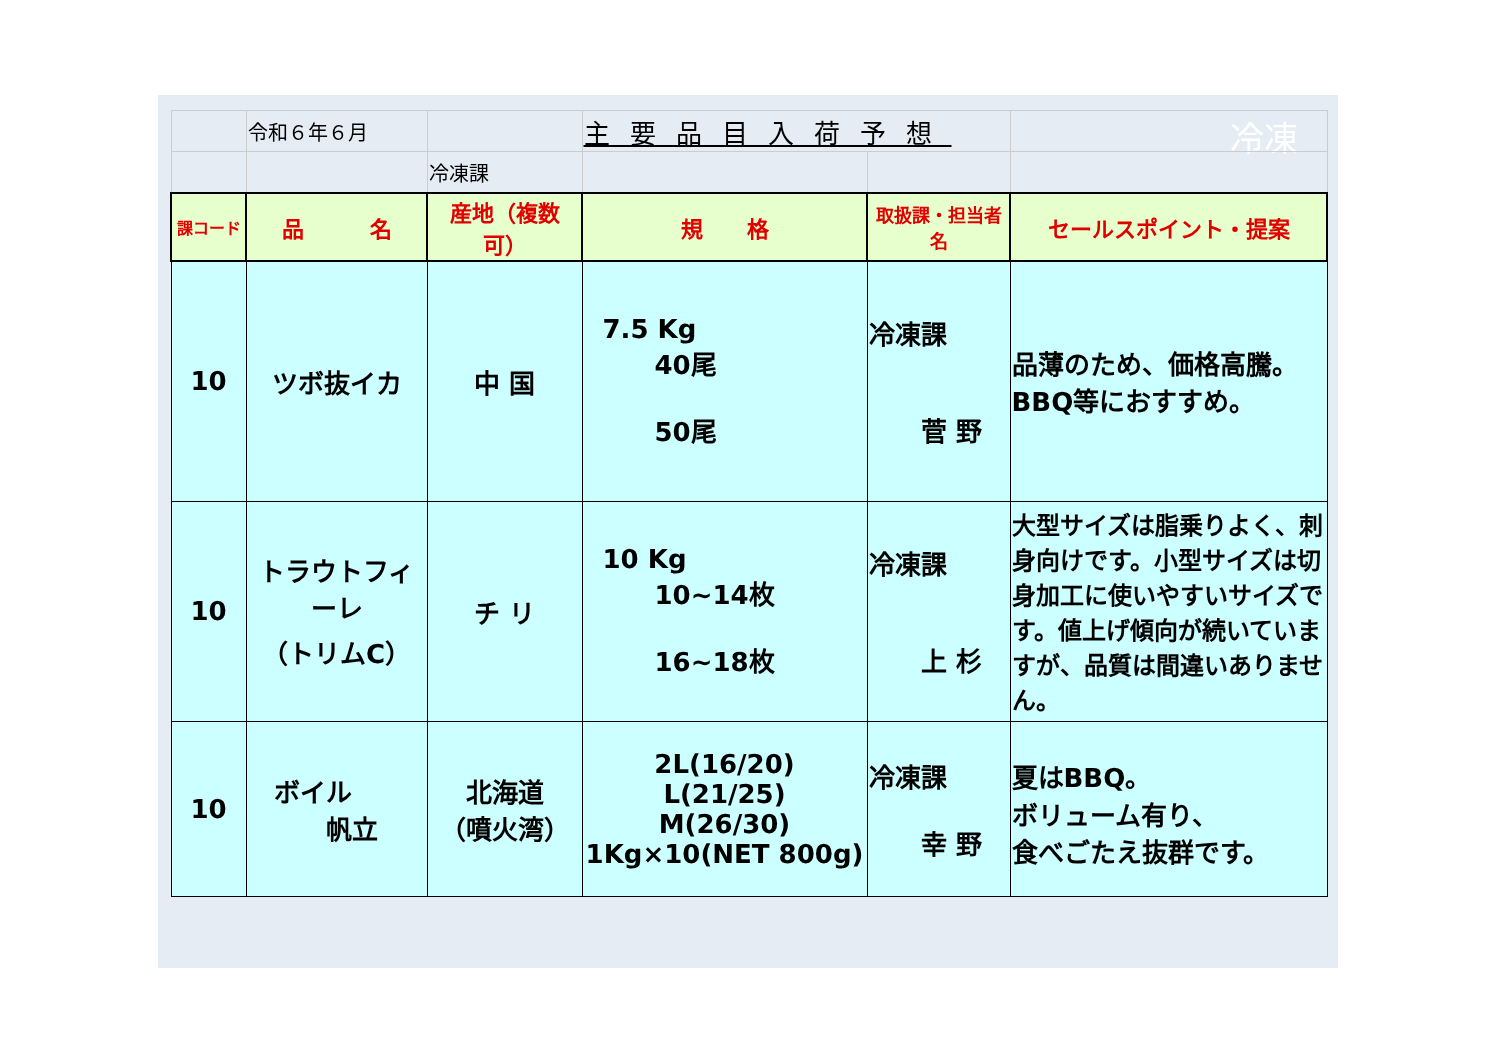冷凍
| | 令和６年６月 | | 主要品目入荷予想 | | |
| | | 冷凍課 | | | |
| 課コード | 品 名 | 産地（複数可） | 規 格 | 取扱課・担当者名 | セールスポイント・提案 |
| 10 | ツボ抜イカ | 中 国 | 7.5 Kg 40尾 50尾 | 冷凍課 菅 野 | 品薄のため、価格高騰。 BBQ等におすすめ。 |
| 10 | トラウトフィーレ （トリムC） | チ リ | 10 Kg 10~14枚 16~18枚 | 冷凍課 上 杉 | 大型サイズは脂乗りよく、刺身向けです。小型サイズは切身加工に使いやすいサイズです。値上げ傾向が続いていますが、品質は間違いありません。 |
| 10 | ボイル 帆立 | 北海道 （噴火湾） | 2L(16/20) L(21/25) M(26/30) 1Kg×10(NET 800g) | 冷凍課 幸 野 | 夏はBBQ。 ボリューム有り、 食べごたえ抜群です。 |